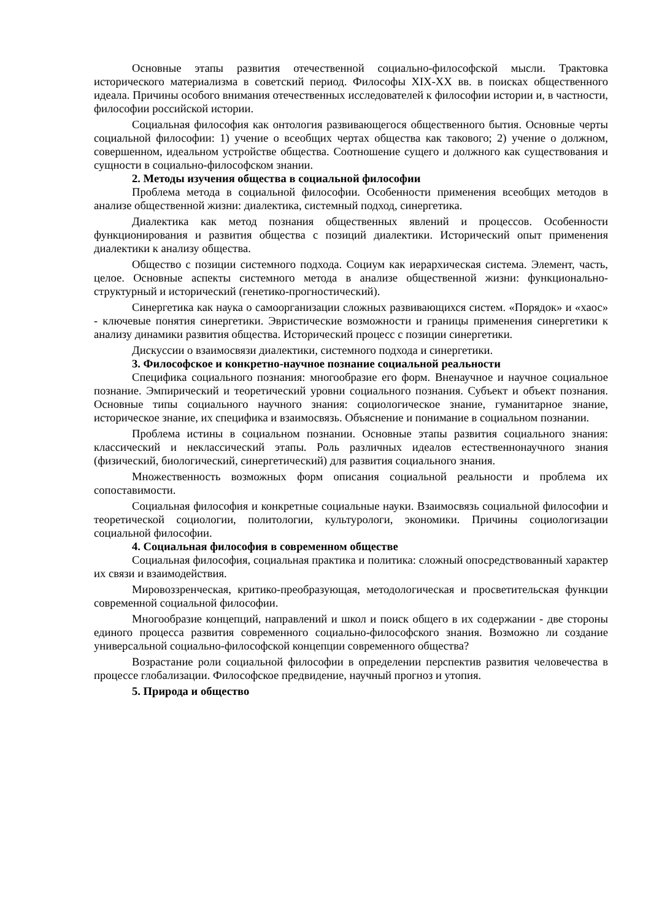Основные этапы развития отечественной социально-философской мысли. Трактовка исторического материализма в советский период. Философы XIX-XX вв. в поисках общественного идеала. Причины особого внимания отечественных исследователей к философии истории и, в частности, философии российской истории.
Социальная философия как онтология развивающегося общественного бытия. Основные черты социальной философии: 1) учение о всеобщих чертах общества как такового; 2) учение о должном, совершенном, идеальном устройстве общества. Соотношение сущего и должного как существования и сущности в социально-философском знании.
2. Методы изучения общества в социальной философии
Проблема метода в социальной философии. Особенности применения всеобщих методов в анализе общественной жизни: диалектика, системный подход, синергетика.
Диалектика как метод познания общественных явлений и процессов. Особенности функционирования и развития общества с позиций диалектики. Исторический опыт применения диалектики к анализу общества.
Общество с позиции системного подхода. Социум как иерархическая система. Элемент, часть, целое. Основные аспекты системного метода в анализе общественной жизни: функционально-структурный и исторический (генетико-прогностический).
Синергетика как наука о самоорганизации сложных развивающихся систем. «Порядок» и «хаос» - ключевые понятия синергетики. Эвристические возможности и границы применения синергетики к анализу динамики развития общества. Исторический процесс с позиции синергетики.
Дискуссии о взаимосвязи диалектики, системного подхода и синергетики.
3. Философское и конкретно-научное познание социальной реальности
Специфика социального познания: многообразие его форм. Вненаучное и научное социальное познание. Эмпирический и теоретический уровни социального познания. Субъект и объект познания. Основные типы социального научного знания: социологическое знание, гуманитарное знание, историческое знание, их специфика и взаимосвязь. Объяснение и понимание в социальном познании.
Проблема истины в социальном познании. Основные этапы развития социального знания: классический и неклассический этапы. Роль различных идеалов естественнонаучного знания (физический, биологический, синергетический) для развития социального знания.
Множественность возможных форм описания социальной реальности и проблема их сопоставимости.
Социальная философия и конкретные социальные науки. Взаимосвязь социальной философии и теоретической социологии, политологии, культурологи, экономики. Причины социологизации социальной философии.
4. Социальная философия в современном обществе
Социальная философия, социальная практика и политика: сложный опосредствованный характер их связи и взаимодействия.
Мировоззренческая, критико-преобразующая, методологическая и просветительская функции современной социальной философии.
Многообразие концепций, направлений и школ и поиск общего в их содержании - две стороны единого процесса развития современного социально-философского знания. Возможно ли создание универсальной социально-философской концепции современного общества?
Возрастание роли социальной философии в определении перспектив развития человечества в процессе глобализации. Философское предвидение, научный прогноз и утопия.
5. Природа и общество